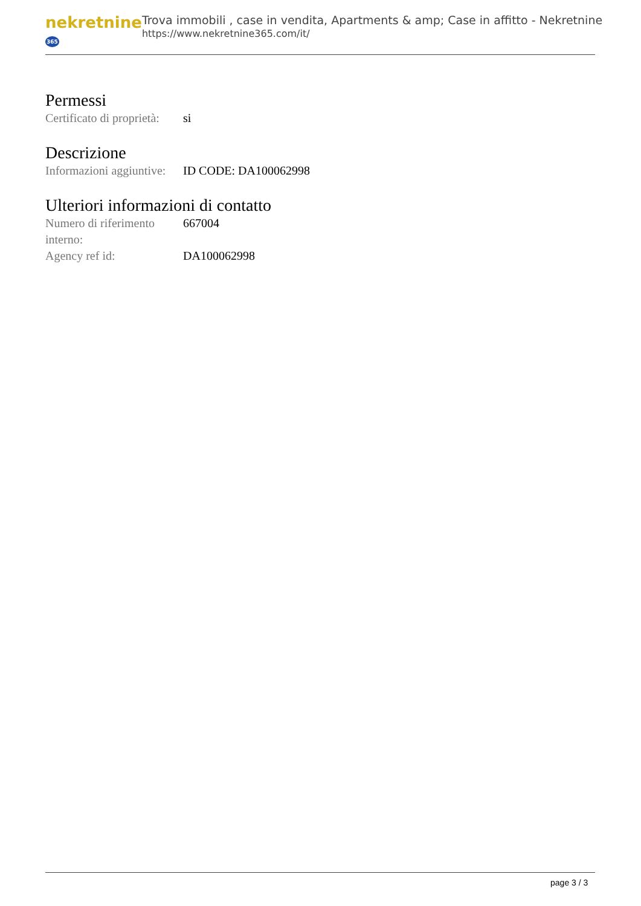nekretnine365
Trova immobili , case in vendita, Apartments & amp; Case in affitto - Nekretnine
https://www.nekretnine365.com/it/
Permessi
| Certificato di proprietà: | si |
Descrizione
| Informazioni aggiuntive: | ID CODE: DA100062998 |
Ulteriori informazioni di contatto
| Numero di riferimento interno: | 667004 |
| Agency ref id: | DA100062998 |
page 3 / 3